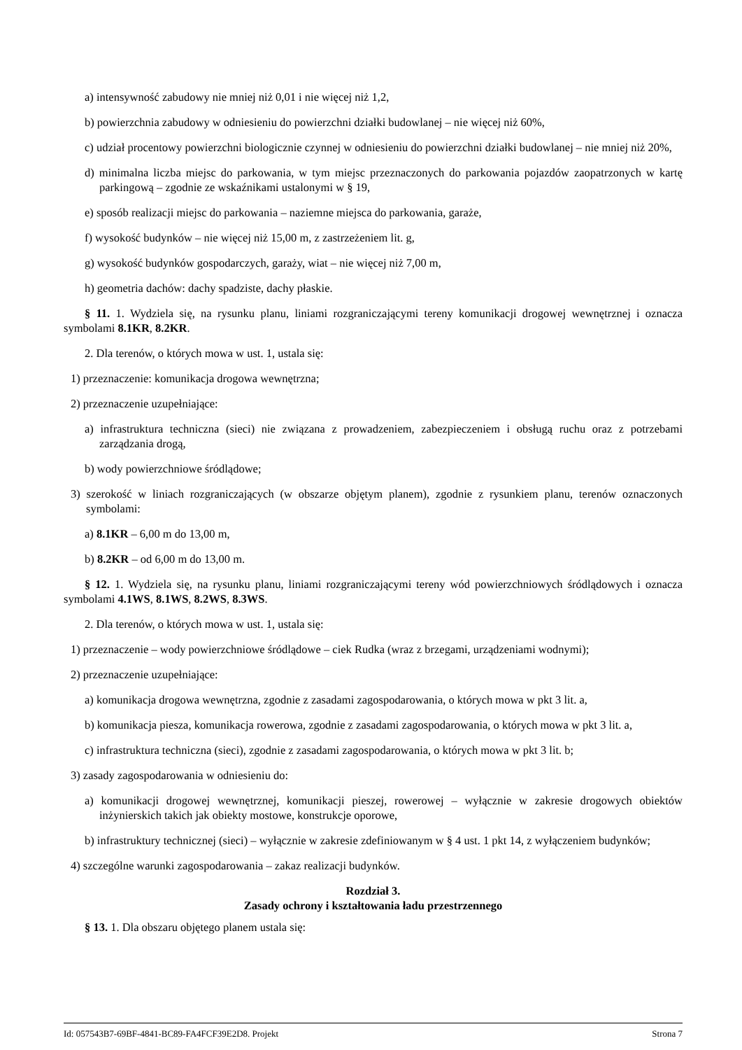a) intensywność zabudowy nie mniej niż 0,01 i nie więcej niż 1,2,
b) powierzchnia zabudowy w odniesieniu do powierzchni działki budowlanej – nie więcej niż 60%,
c) udział procentowy powierzchni biologicznie czynnej w odniesieniu do powierzchni działki budowlanej – nie mniej niż 20%,
d) minimalna liczba miejsc do parkowania, w tym miejsc przeznaczonych do parkowania pojazdów zaopatrzonych w kartę parkingową – zgodnie ze wskaźnikami ustalonymi w § 19,
e) sposób realizacji miejsc do parkowania – naziemne miejsca do parkowania, garaże,
f) wysokość budynków – nie więcej niż 15,00 m, z zastrzeżeniem lit. g,
g) wysokość budynków gospodarczych, garaży, wiat – nie więcej niż 7,00 m,
h) geometria dachów: dachy spadziste, dachy płaskie.
§ 11. 1. Wydziela się, na rysunku planu, liniami rozgraniczającymi tereny komunikacji drogowej wewnętrznej i oznacza symbolami 8.1KR, 8.2KR.
2. Dla terenów, o których mowa w ust. 1, ustala się:
1) przeznaczenie: komunikacja drogowa wewnętrzna;
2) przeznaczenie uzupełniające:
a) infrastruktura techniczna (sieci) nie związana z prowadzeniem, zabezpieczeniem i obsługą ruchu oraz z potrzebami zarządzania drogą,
b) wody powierzchniowe śródlądowe;
3) szerokość w liniach rozgraniczających (w obszarze objętym planem), zgodnie z rysunkiem planu, terenów oznaczonych symbolami:
a) 8.1KR – 6,00 m do 13,00 m,
b) 8.2KR – od 6,00 m do 13,00 m.
§ 12. 1. Wydziela się, na rysunku planu, liniami rozgraniczającymi tereny wód powierzchniowych śródlądowych i oznacza symbolami 4.1WS, 8.1WS, 8.2WS, 8.3WS.
2. Dla terenów, o których mowa w ust. 1, ustala się:
1) przeznaczenie – wody powierzchniowe śródlądowe – ciek Rudka (wraz z brzegami, urządzeniami wodnymi);
2) przeznaczenie uzupełniające:
a) komunikacja drogowa wewnętrzna, zgodnie z zasadami zagospodarowania, o których mowa w pkt 3 lit. a,
b) komunikacja piesza, komunikacja rowerowa, zgodnie z zasadami zagospodarowania, o których mowa w pkt 3 lit. a,
c) infrastruktura techniczna (sieci), zgodnie z zasadami zagospodarowania, o których mowa w pkt 3 lit. b;
3) zasady zagospodarowania w odniesieniu do:
a) komunikacji drogowej wewnętrznej, komunikacji pieszej, rowerowej – wyłącznie w zakresie drogowych obiektów inżynierskich takich jak obiekty mostowe, konstrukcje oporowe,
b) infrastruktury technicznej (sieci) – wyłącznie w zakresie zdefiniowanym w § 4 ust. 1 pkt 14, z wyłączeniem budynków;
4) szczególne warunki zagospodarowania – zakaz realizacji budynków.
Rozdział 3.
Zasady ochrony i kształtowania ładu przestrzennego
§ 13. 1. Dla obszaru objętego planem ustala się:
Id: 057543B7-69BF-4841-BC89-FA4FCF39E2D8. Projekt Strona 7